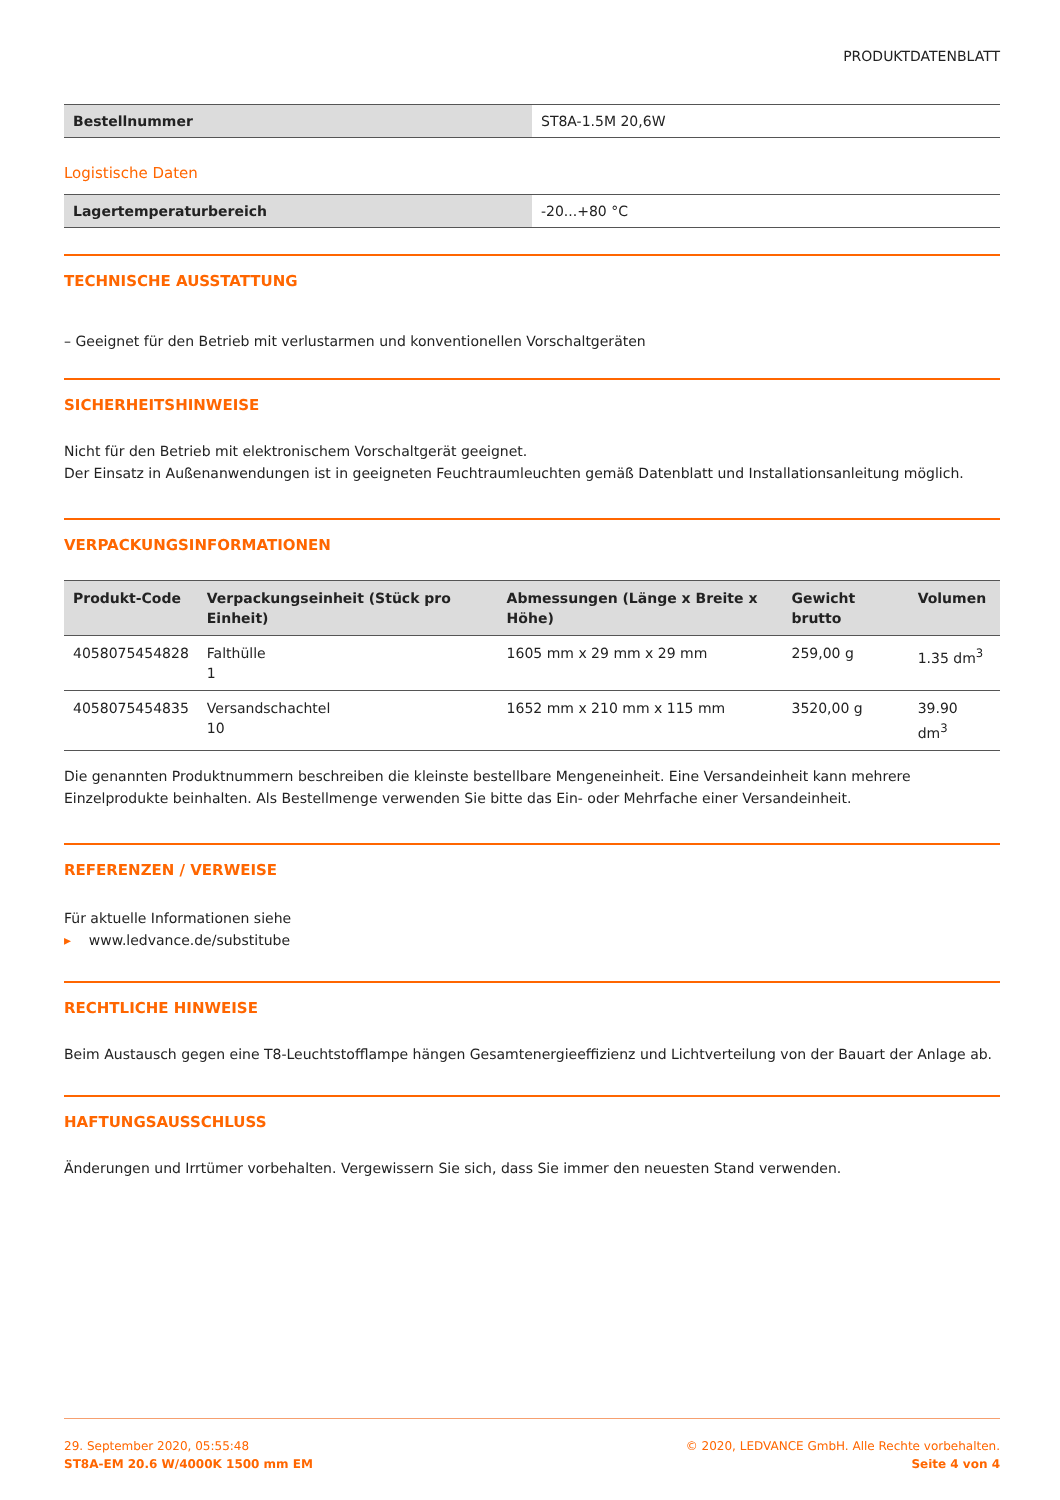PRODUKTDATENBLATT
| Bestellnummer | ST8A-1.5M 20,6W |
Logistische Daten
| Lagertemperaturbereich | -20...+80 °C |
TECHNISCHE AUSSTATTUNG
– Geeignet für den Betrieb mit verlustarmen und konventionellen Vorschaltgeräten
SICHERHEITSHINWEISE
Nicht für den Betrieb mit elektronischem Vorschaltgerät geeignet.
Der Einsatz in Außenanwendungen ist in geeigneten Feuchtraumleuchten gemäß Datenblatt und Installationsanleitung möglich.
VERPACKUNGSINFORMATIONEN
| Produkt-Code | Verpackungseinheit (Stück pro Einheit) | Abmessungen (Länge x Breite x Höhe) | Gewicht brutto | Volumen |
| --- | --- | --- | --- | --- |
| 4058075454828 | Falthülle 1 | 1605 mm x 29 mm x 29 mm | 259,00 g | 1.35 dm<sup>3</sup> |
| 4058075454835 | Versandschachtel 10 | 1652 mm x 210 mm x 115 mm | 3520,00 g | 39.90 dm<sup>3</sup> |
Die genannten Produktnummern beschreiben die kleinste bestellbare Mengeneinheit. Eine Versandeinheit kann mehrere Einzelprodukte beinhalten. Als Bestellmenge verwenden Sie bitte das Ein- oder Mehrfache einer Versandeinheit.
REFERENZEN / VERWEISE
Für aktuelle Informationen siehe
▸ www.ledvance.de/substitube
RECHTLICHE HINWEISE
Beim Austausch gegen eine T8-Leuchtstofflampe hängen Gesamtenergieeffizienz und Lichtverteilung von der Bauart der Anlage ab.
HAFTUNGSAUSSCHLUSS
Änderungen und Irrtümer vorbehalten. Vergewissern Sie sich, dass Sie immer den neuesten Stand verwenden.
29. September 2020, 05:55:48
ST8A-EM 20.6 W/4000K 1500 mm EM
© 2020, LEDVANCE GmbH. Alle Rechte vorbehalten.
Seite 4 von 4